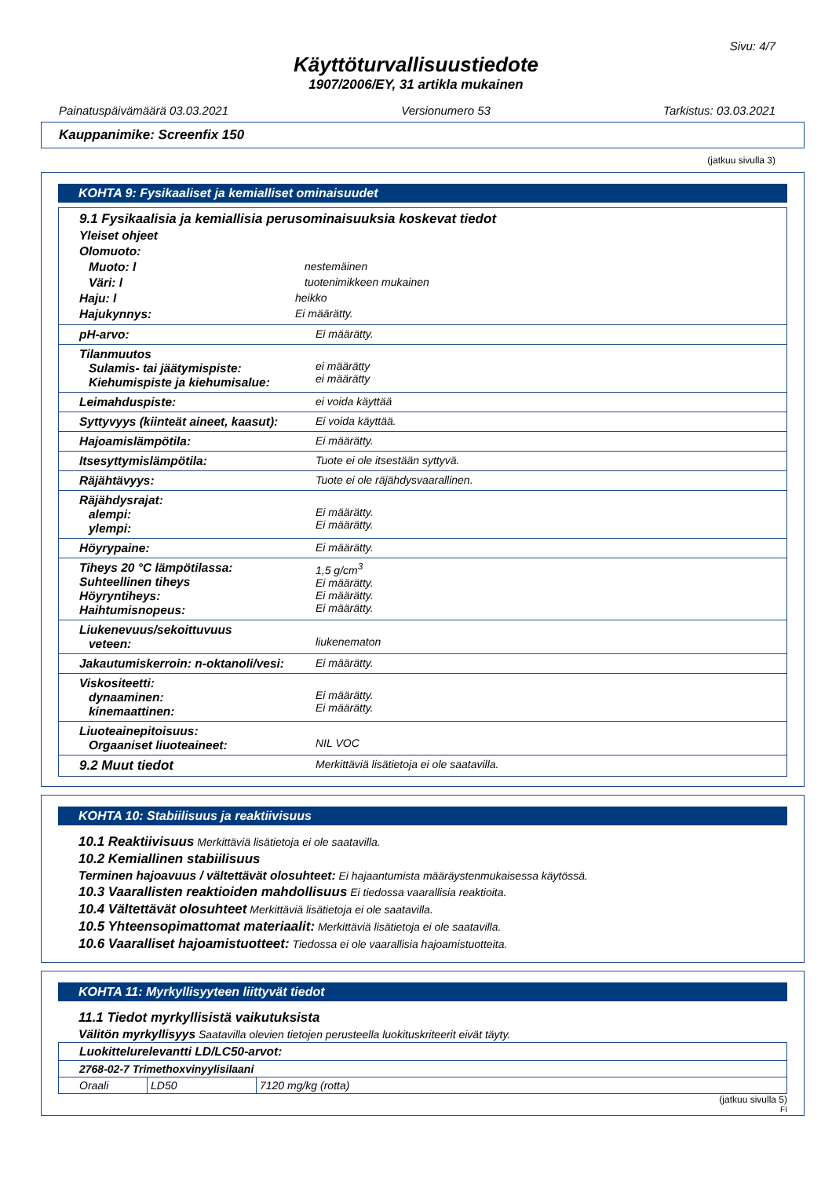Sivu: 4/7
Käyttöturvallisuustiedote
1907/2006/EY, 31 artikla mukainen
Painatuspäivämäärä 03.03.2021 Versionumero 53 Tarkistus: 03.03.2021
Kauppanimike: Screenfix 150
(jatkuu sivulla 3)
KOHTA 9: Fysikaaliset ja kemialliset ominaisuudet
9.1 Fysikaalisia ja kemiallisia perusominaisuuksia koskevat tiedot
Yleiset ohjeet
Olomuoto:
Muoto: l nestemäinen
Väri: l tuotenimikkeen mukainen
Haju: l heikko
Hajukynnys: Ei määrätty.
| pH-arvo: | Ei määrätty. |
| Tilanmuutos Sulamis- tai jäätymispiste: Kiehumispiste ja kiehumisalue: | ei määrätty ei määrätty |
| Leimahduspiste: | ei voida käyttää |
| Syttyvyys (kiinteät aineet, kaasut): | Ei voida käyttää. |
| Hajoamislämpötila: | Ei määrätty. |
| Itsesyttymislämpötila: | Tuote ei ole itsestään syttyvä. |
| Räjähtävyys: | Tuote ei ole räjähdysvaarallinen. |
| Räjähdysrajat: alempi: ylempi: | Ei määrätty. Ei määrätty. |
| Höyrypaine: | Ei määrätty. |
| Tiheys 20 °C lämpötilassa: Suhteellinen tiheys Höyryntiheys: Haihtumisnopeus: | 1,5 g/cm<sup>3</sup> Ei määrätty. Ei määrätty. Ei määrätty. |
| Liukenevuus/sekoittuvuus veteen: | liukenematon |
| Jakautumiskerroin: n-oktanoli/vesi: | Ei määrätty. |
| Viskositeetti: dynaaminen: kinemaattinen: | Ei määrätty. Ei määrätty. |
| Liuoteainepitoisuus: Orgaaniset liuoteaineet: | NIL VOC |
| 9.2 Muut tiedot | Merkittäviä lisätietoja ei ole saatavilla. |
KOHTA 10: Stabiilisuus ja reaktiivisuus
10.1 Reaktiivisuus Merkittäviä lisätietoja ei ole saatavilla.
10.2 Kemiallinen stabiilisuus
Terminen hajoavuus / vältettävät olosuhteet: Ei hajaantumista määräystenmukaisessa käytössä.
10.3 Vaarallisten reaktioiden mahdollisuus Ei tiedossa vaarallisia reaktioita.
10.4 Vältettävät olosuhteet Merkittäviä lisätietoja ei ole saatavilla.
10.5 Yhteensopimattomat materiaalit: Merkittäviä lisätietoja ei ole saatavilla.
10.6 Vaaralliset hajoamistuotteet: Tiedossa ei ole vaarallisia hajoamistuotteita.
KOHTA 11: Myrkyllisyyteen liittyvät tiedot
11.1 Tiedot myrkyllisistä vaikutuksista
Välitön myrkyllisyys Saatavilla olevien tietojen perusteella luokituskriteerit eivät täyty.
| Luokittelurelevantti LD/LC50-arvot: | | |
| 2768-02-7 Trimethoxvinyylisilaani | | |
| Oraali | LD50 | 7120 mg/kg (rotta) |
(jatkuu sivulla 5)
FI